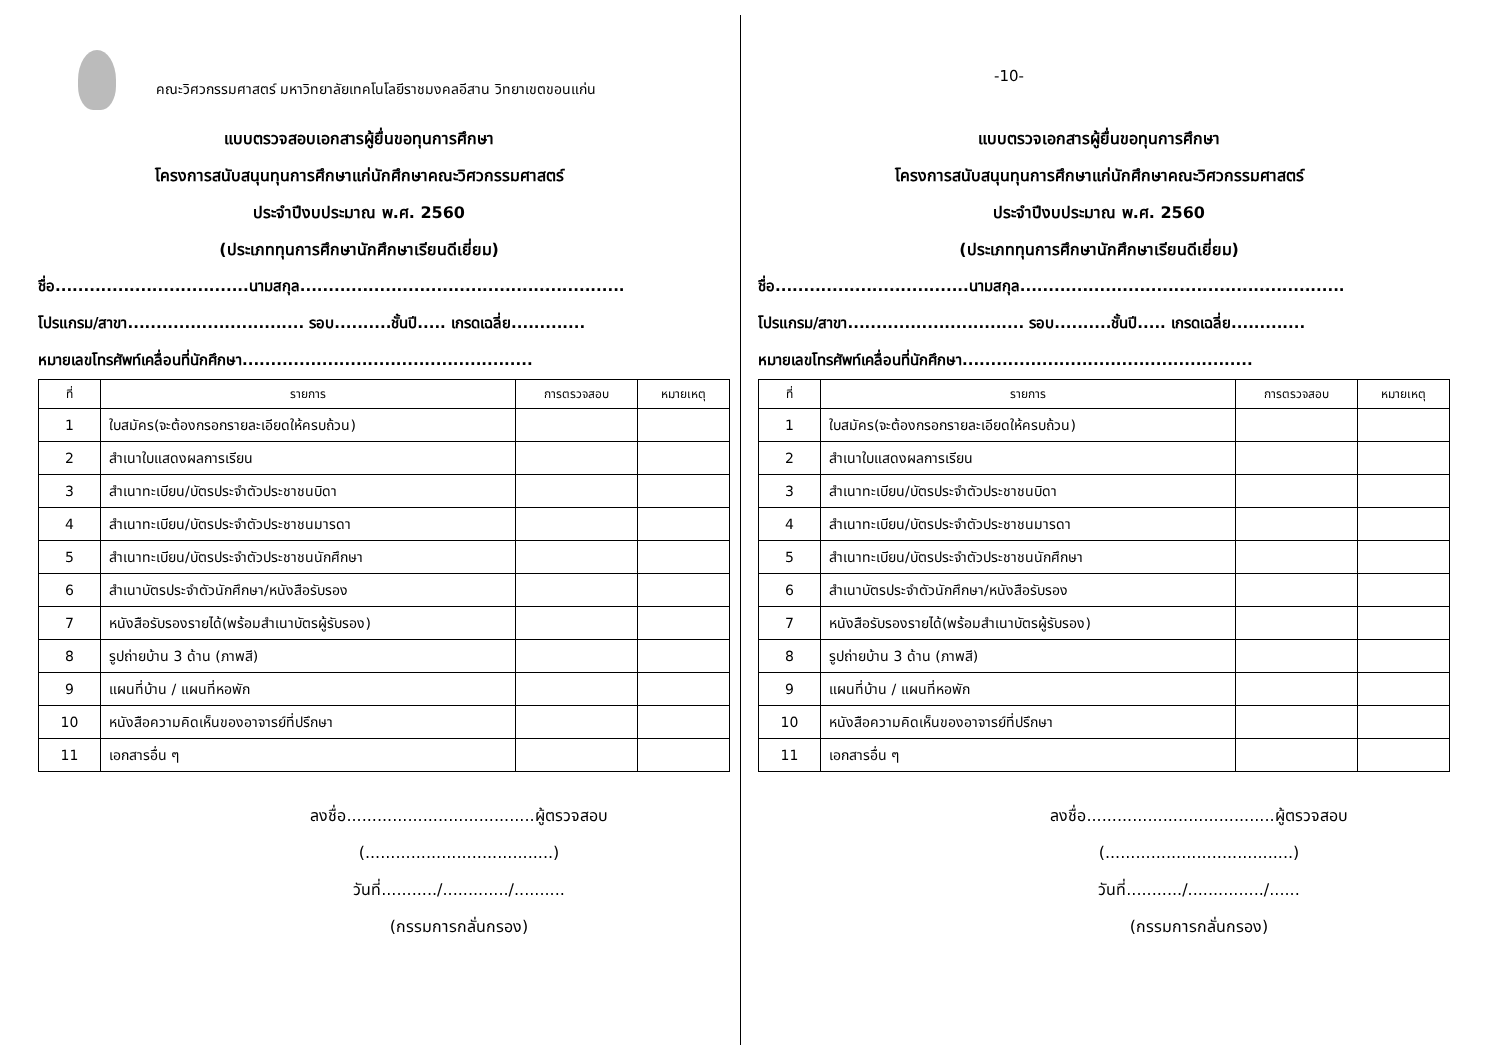คณะวิศวกรรมศาสตร์ มหาวิทยาลัยเทคโนโลยีราชมงคลอีสาน วิทยาเขตขอนแก่น
แบบตรวจสอบเอกสารผู้ยื่นขอทุนการศึกษา
โครงการสนับสนุนทุนการศึกษาแก่นักศึกษาคณะวิศวกรรมศาสตร์
ประจำปีงบประมาณ พ.ศ. 2560
(ประเภททุนการศึกษานักศึกษาเรียนดีเยี่ยม)
ชื่อ..................................นามสกุล.........................................................
โปรแกรม/สาขา............................... รอบ..........ชั้นปี..... เกรดเฉลี่ย.............
หมายเลขโทรศัพท์เคลื่อนที่นักศึกษา...................................................
| ที่ | รายการ | การตรวจสอบ | หมายเหตุ |
| --- | --- | --- | --- |
| 1 | ใบสมัคร(จะต้องกรอกรายละเอียดให้ครบถ้วน) | | |
| 2 | สำเนาใบแสดงผลการเรียน | | |
| 3 | สำเนาทะเบียน/บัตรประจำตัวประชาชนบิดา | | |
| 4 | สำเนาทะเบียน/บัตรประจำตัวประชาชนมารดา | | |
| 5 | สำเนาทะเบียน/บัตรประจำตัวประชาชนนักศึกษา | | |
| 6 | สำเนาบัตรประจำตัวนักศึกษา/หนังสือรับรอง | | |
| 7 | หนังสือรับรองรายได้(พร้อมสำเนาบัตรผู้รับรอง) | | |
| 8 | รูปถ่ายบ้าน 3 ด้าน (ภาพสี) | | |
| 9 | แผนที่บ้าน / แผนที่หอพัก | | |
| 10 | หนังสือความคิดเห็นของอาจารย์ที่ปรึกษา | | |
| 11 | เอกสารอื่น ๆ | | |
ลงชื่อ.....................................ผู้ตรวจสอบ
(.....................................)
วันที่.........../............./..........
(กรรมการกลั่นกรอง)
-10-
แบบตรวจเอกสารผู้ยื่นขอทุนการศึกษา
โครงการสนับสนุนทุนการศึกษาแก่นักศึกษาคณะวิศวกรรมศาสตร์
ประจำปีงบประมาณ พ.ศ. 2560
(ประเภททุนการศึกษานักศึกษาเรียนดีเยี่ยม)
ชื่อ..................................นามสกุล.........................................................
โปรแกรม/สาขา............................... รอบ..........ชั้นปี..... เกรดเฉลี่ย.............
หมายเลขโทรศัพท์เคลื่อนที่นักศึกษา...................................................
| ที่ | รายการ | การตรวจสอบ | หมายเหตุ |
| --- | --- | --- | --- |
| 1 | ใบสมัคร(จะต้องกรอกรายละเอียดให้ครบถ้วน) | | |
| 2 | สำเนาใบแสดงผลการเรียน | | |
| 3 | สำเนาทะเบียน/บัตรประจำตัวประชาชนบิดา | | |
| 4 | สำเนาทะเบียน/บัตรประจำตัวประชาชนมารดา | | |
| 5 | สำเนาทะเบียน/บัตรประจำตัวประชาชนนักศึกษา | | |
| 6 | สำเนาบัตรประจำตัวนักศึกษา/หนังสือรับรอง | | |
| 7 | หนังสือรับรองรายได้(พร้อมสำเนาบัตรผู้รับรอง) | | |
| 8 | รูปถ่ายบ้าน 3 ด้าน (ภาพสี) | | |
| 9 | แผนที่บ้าน / แผนที่หอพัก | | |
| 10 | หนังสือความคิดเห็นของอาจารย์ที่ปรึกษา | | |
| 11 | เอกสารอื่น ๆ | | |
ลงชื่อ.....................................ผู้ตรวจสอบ
(.....................................)
วันที่.........../.............../......
(กรรมการกลั่นกรอง)